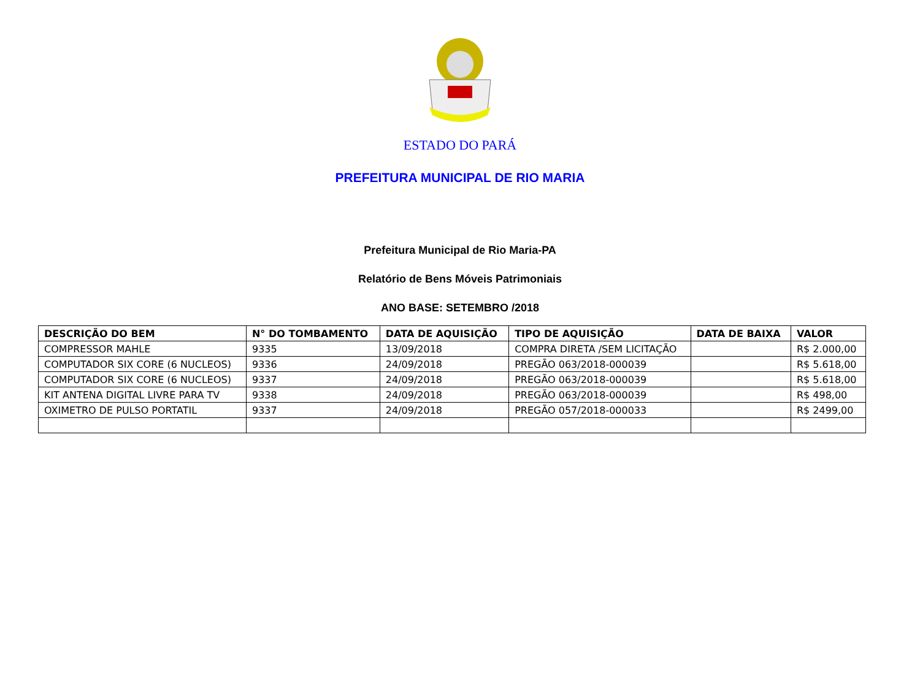ESTADO DO PARÁ
PREFEITURA MUNICIPAL DE RIO MARIA
Prefeitura Municipal de Rio Maria-PA
Relatório de Bens Móveis Patrimoniais
ANO BASE: SETEMBRO /2018
| DESCRIÇÃO DO BEM | N° DO TOMBAMENTO | DATA DE AQUISIÇÃO | TIPO DE AQUISIÇÃO | DATA DE BAIXA | VALOR |
| --- | --- | --- | --- | --- | --- |
| COMPRESSOR MAHLE | 9335 | 13/09/2018 | COMPRA DIRETA /SEM LICITAÇÃO | | R$ 2.000,00 |
| COMPUTADOR SIX CORE (6 NUCLEOS) | 9336 | 24/09/2018 | PREGÃO 063/2018-000039 | | R$ 5.618,00 |
| COMPUTADOR SIX CORE (6 NUCLEOS) | 9337 | 24/09/2018 | PREGÃO 063/2018-000039 | | R$ 5.618,00 |
| KIT ANTENA DIGITAL LIVRE PARA TV | 9338 | 24/09/2018 | PREGÃO 063/2018-000039 | | R$ 498,00 |
| OXIMETRO DE PULSO PORTATIL | 9337 | 24/09/2018 | PREGÃO 057/2018-000033 | | R$ 2499,00 |